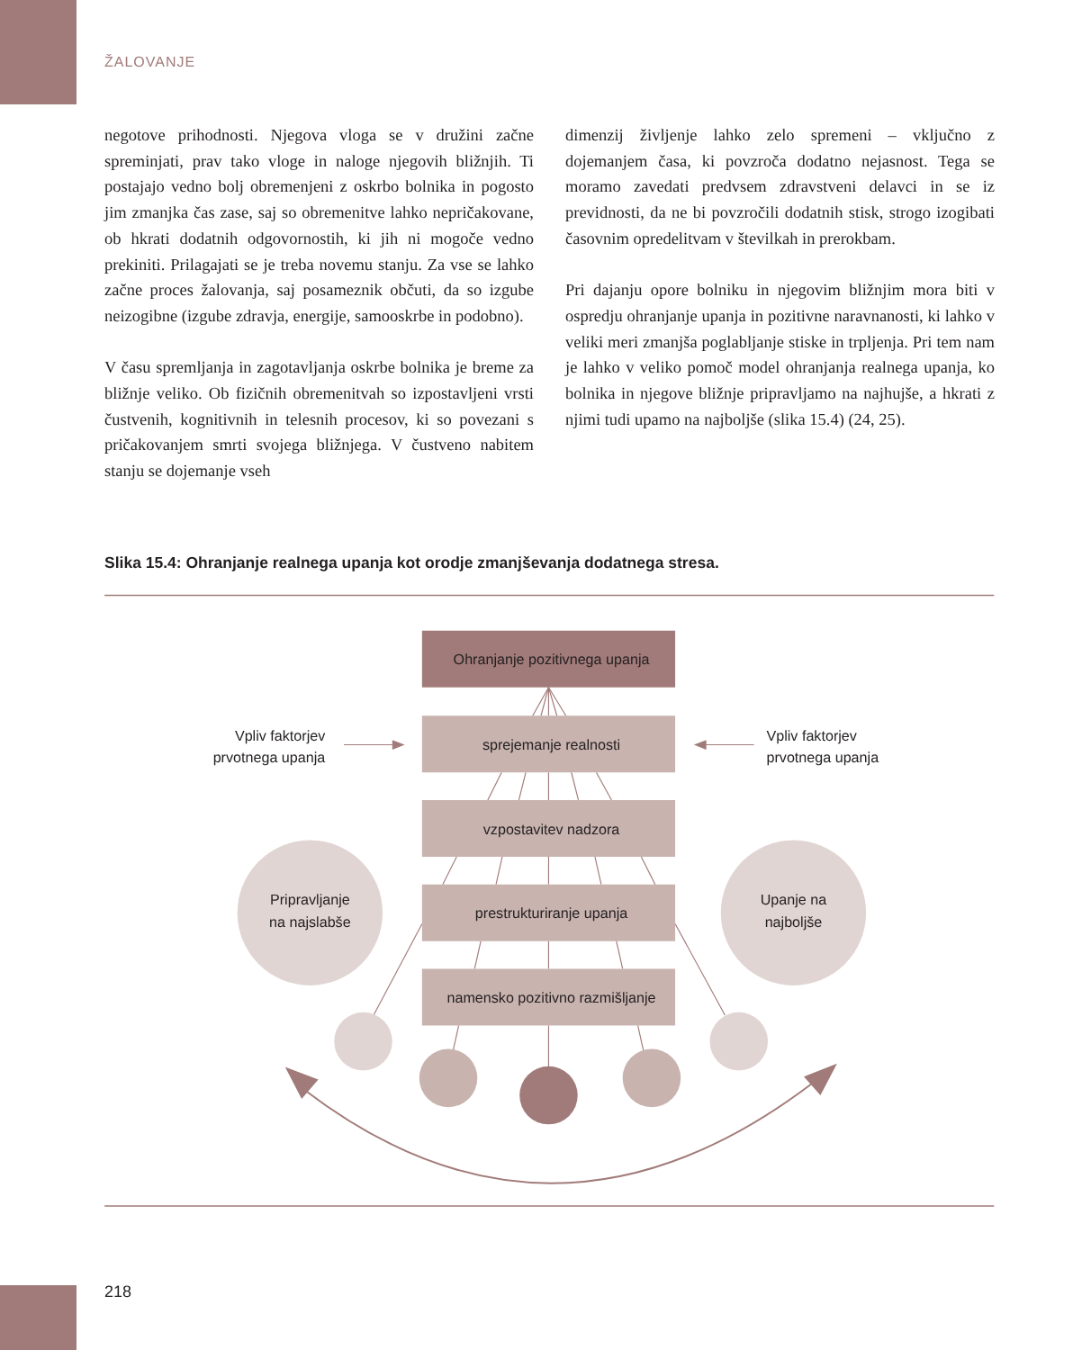ŽALOVANJE
negotove prihodnosti. Njegova vloga se v družini začne spreminjati, prav tako vloge in naloge njegovih bližnjih. Ti postajajo vedno bolj obremenjeni z oskrbo bolnika in pogosto jim zmanjka čas zase, saj so obremenitve lahko nepričakovane, ob hkrati dodatnih odgovornostih, ki jih ni mogoče vedno prekiniti. Prilagajati se je treba novemu stanju. Za vse se lahko začne proces žalovanja, saj posameznik občuti, da so izgube neizogibne (izgube zdravja, energije, samooskrbe in podobno).
V času spremljanja in zagotavljanja oskrbe bolnika je breme za bližnje veliko. Ob fizičnih obremenitvah so izpostavljeni vrsti čustvenih, kognitivnih in telesnih procesov, ki so povezani s pričakovanjem smrti svojega bližnjega. V čustveno nabitem stanju se dojemanje vseh
dimenzij življenje lahko zelo spremeni – vključno z dojemanjem časa, ki povzroča dodatno nejasnost. Tega se moramo zavedati predvsem zdravstveni delavci in se iz previdnosti, da ne bi povzročili dodatnih stisk, strogo izogibati časovnim opredelitvam v številkah in prerokbam.
Pri dajanju opore bolniku in njegovim bližnjim mora biti v ospredju ohranjanje upanja in pozitivne naravnanosti, ki lahko v veliki meri zmanjša poglabljanje stiske in trpljenja. Pri tem nam je lahko v veliko pomoč model ohranjanja realnega upanja, ko bolnika in njegove bližnje pripravljamo na najhujše, a hkrati z njimi tudi upamo na najboljše (slika 15.4) (24, 25).
Slika 15.4: Ohranjanje realnega upanja kot orodje zmanjševanja dodatnega stresa.
Ohranjanje pozitivnega upanja
sprejemanje realnosti
vzpostavitev nadzora
prestrukturiranje upanja
namensko pozitivno razmišljanje
Vpliv faktorjev
prvotnega upanja
Vpliv faktorjev
prvotnega upanja
Pripravljanje
na najslabše
Upanje na
najboljše
218